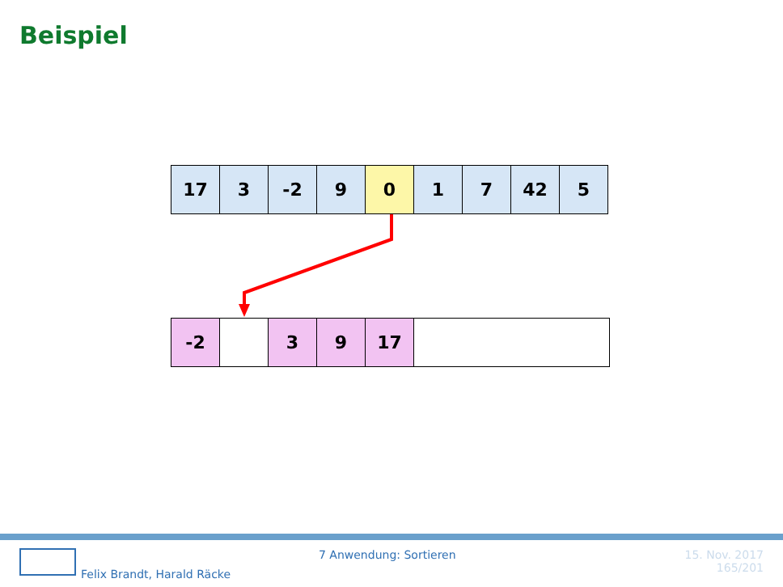Beispiel
| 17 | 3 | -2 | 9 | 0 | 1 | 7 | 42 | 5 |
| -2 | | 3 | 9 | 17 | |
7 Anwendung: Sortieren
Felix Brandt, Harald Räcke
15. Nov. 2017
165/201